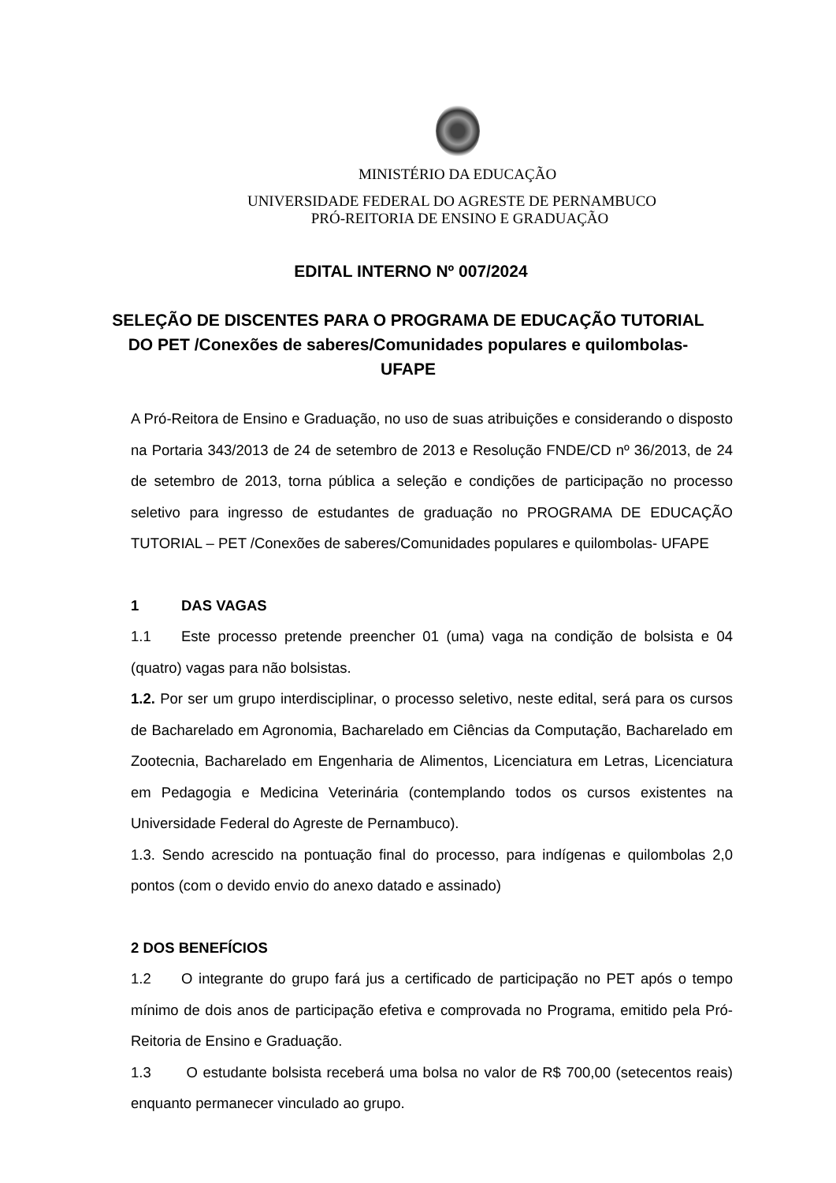MINISTÉRIO DA EDUCAÇÃO
UNIVERSIDADE FEDERAL DO AGRESTE DE PERNAMBUCO
PRÓ-REITORIA DE ENSINO E GRADUAÇÃO
EDITAL INTERNO Nº 007/2024
SELEÇÃO DE DISCENTES PARA O PROGRAMA DE EDUCAÇÃO TUTORIAL DO PET /Conexões de saberes/Comunidades populares e quilombolas- UFAPE
A Pró-Reitora de Ensino e Graduação, no uso de suas atribuições e considerando o disposto na Portaria 343/2013 de 24 de setembro de 2013 e Resolução FNDE/CD nº 36/2013, de 24 de setembro de 2013, torna pública a seleção e condições de participação no processo seletivo para ingresso de estudantes de graduação no PROGRAMA DE EDUCAÇÃO TUTORIAL – PET /Conexões de saberes/Comunidades populares e quilombolas- UFAPE
1 DAS VAGAS
1.1 Este processo pretende preencher 01 (uma) vaga na condição de bolsista e 04 (quatro) vagas para não bolsistas.
1.2. Por ser um grupo interdisciplinar, o processo seletivo, neste edital, será para os cursos de Bacharelado em Agronomia, Bacharelado em Ciências da Computação, Bacharelado em Zootecnia, Bacharelado em Engenharia de Alimentos, Licenciatura em Letras, Licenciatura em Pedagogia e Medicina Veterinária (contemplando todos os cursos existentes na Universidade Federal do Agreste de Pernambuco).
1.3. Sendo acrescido na pontuação final do processo, para indígenas e quilombolas 2,0 pontos (com o devido envio do anexo datado e assinado)
2 DOS BENEFÍCIOS
1.2 O integrante do grupo fará jus a certificado de participação no PET após o tempo mínimo de dois anos de participação efetiva e comprovada no Programa, emitido pela Pró-Reitoria de Ensino e Graduação.
1.3 O estudante bolsista receberá uma bolsa no valor de R$ 700,00 (setecentos reais) enquanto permanecer vinculado ao grupo.